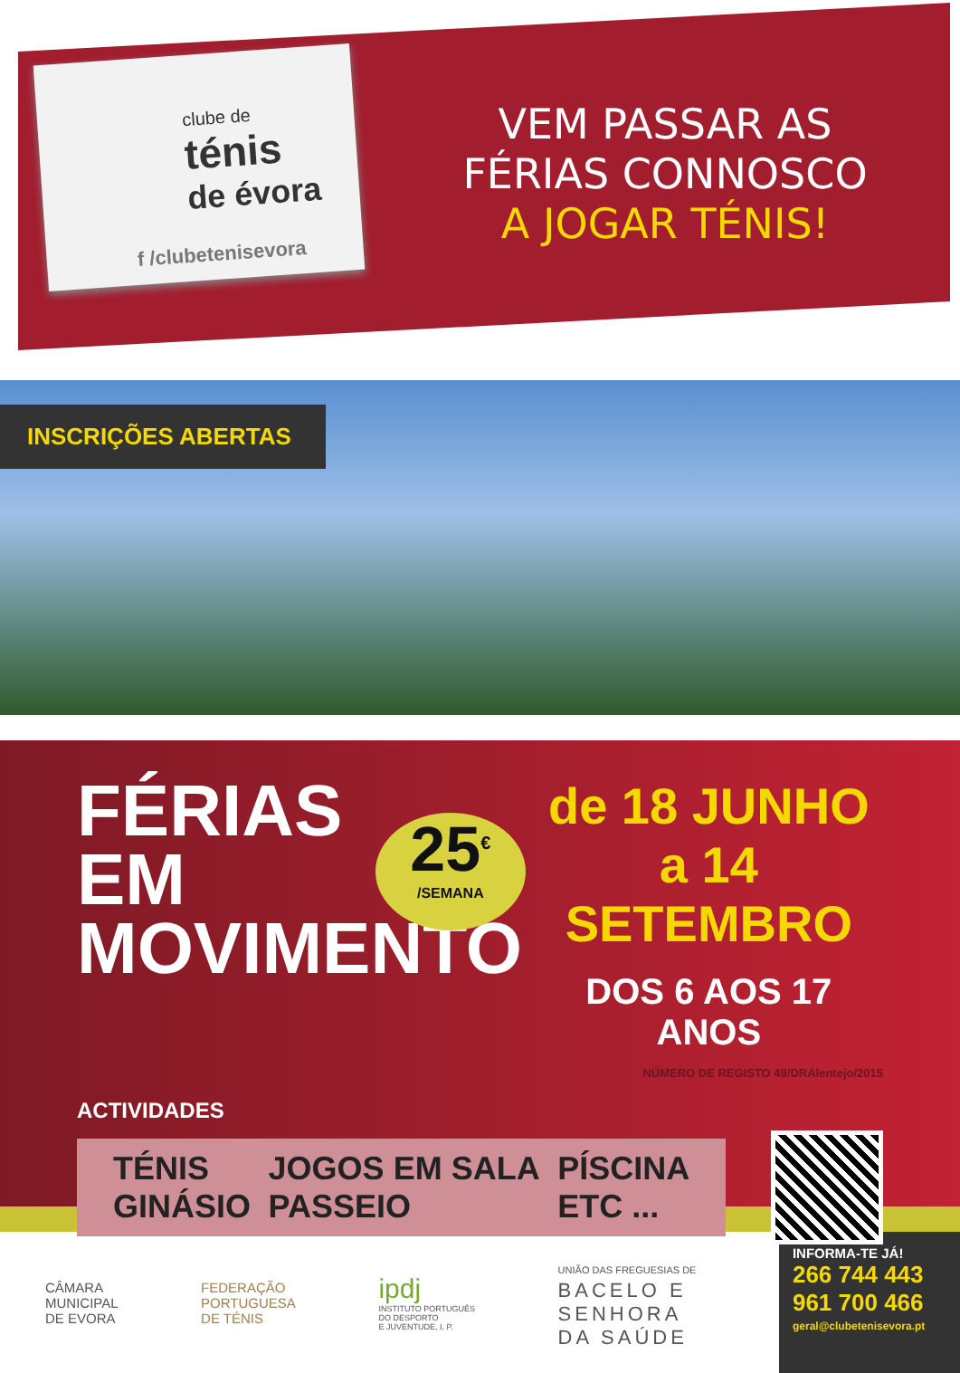clube de
ténis
de évora
f /clubetenisevora
VEM PASSAR AS
FÉRIAS CONNOSCO
A JOGAR TÉNIS!
INSCRIÇÕES ABERTAS
FÉRIAS
EM
MOVIMENTO
25<sup>€</sup>
/SEMANA
de 18 JUNHO
a 14 SETEMBRO
DOS 6 AOS 17 ANOS
NÚMERO DE REGISTO 49/DRAlentejo/2015
ACTIVIDADES
TÉNIS
GINÁSIO
JOGOS EM SALA
PASSEIO
PÍSCINA
ETC ...
CÂMARA
MUNICIPAL
DE EVORA
FEDERAÇÃO
PORTUGUESA
DE TÉNIS
ipdj
INSTITUTO PORTUGUÊS
DO DESPORTO
E JUVENTUDE, I. P.
UNIÃO DAS FREGUESIAS DE
BACELO E
SENHORA
DA SAÚDE
INFORMA-TE JÁ!
266 744 443
961 700 466
geral@clubetenisevora.pt